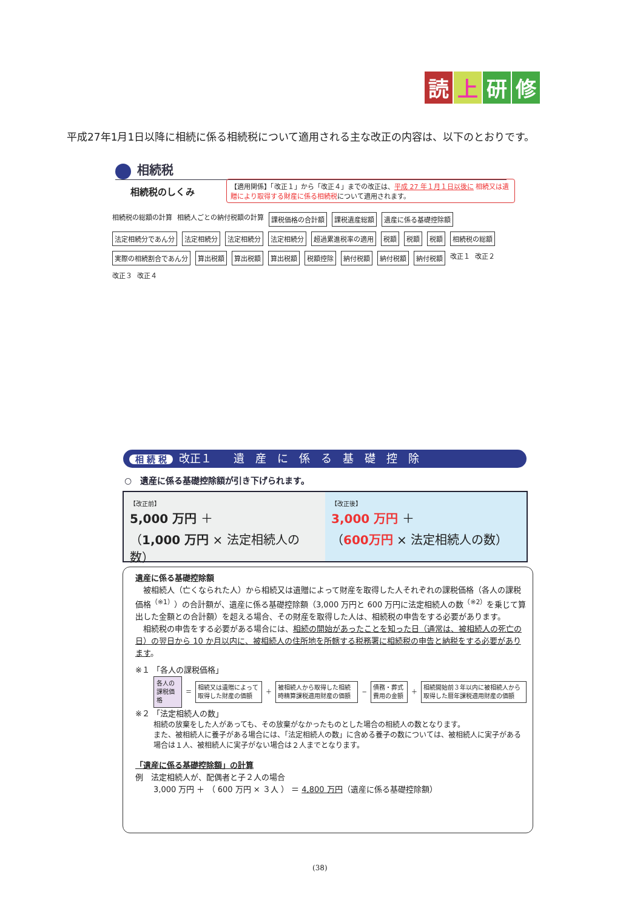読上研修
平成27年1月1日以降に相続に係る相続税について適用される主な改正の内容は、以下のとおりです。
相続税
相続税のしくみ
【適用関係】「改正１」から「改正４」までの改正は、平成 27 年１月１日以後に 相続又は遺贈により取得する財産に係る相続税について適用されます。
相続税の総額の計算 相続人ごとの納付税額の計算
課税価格の合計額
課税遺産総額
遺産に係る基礎控除額
法定相続分であん分
法定相続分
法定相続分
法定相続分
超過累進税率の適用
税額
税額
税額
相続税の総額
実際の相続割合であん分
算出税額
算出税額
算出税額
税額控除
納付税額
納付税額
納付税額
改正１ 改正２ 改正３ 改正４
相 続 税 改正１　　遺　産　に　係　る　基　礎　控　除
○　遺産に係る基礎控除額が引き下げられます。
【改正前】
5,000 万円 ＋
（1,000 万円 × 法定相続人の数）
【改正後】
3,000 万円 ＋
（600万円 × 法定相続人の数）
遺産に係る基礎控除額
　被相続人（亡くなられた人）から相続又は遺贈によって財産を取得した人それぞれの課税価格（各人の課税価格<sup>（※1）</sup>）の合計額が、遺産に係る基礎控除額（3,000 万円と 600 万円に法定相続人の数<sup>（※2）</sup>を乗じて算出した金額との合計額）を超える場合、その財産を取得した人は、相続税の申告をする必要があります。
　相続税の申告をする必要がある場合には、相続の開始があったことを知った日（通常は、被相続人の死亡の日）の翌日から 10 か月以内に、被相続人の住所地を所轄する税務署に相続税の申告と納税をする必要があります。
※１ 「各人の課税価格」
各人の課税価格 ＝ 相続又は遺贈によって取得した財産の価額 ＋ 被相続人から取得した相続時精算課税適用財産の価額 − 債務・葬式費用の金額 ＋ 相続開始前３年以内に被相続人から取得した暦年課税適用財産の価額
※２ 「法定相続人の数」
相続の放棄をした人があっても、その放棄がなかったものとした場合の相続人の数となります。
また、被相続人に養子がある場合には、「法定相続人の数」に含める養子の数については、被相続人に実子がある場合は１人、被相続人に実子がない場合は２人までとなります。
「遺産に係る基礎控除額」の計算
例　法定相続人が、配偶者と子２人の場合
3,000 万円 ＋ （ 600 万円 × ３人 ） ＝ 4,800 万円（遺産に係る基礎控除額）
(38)